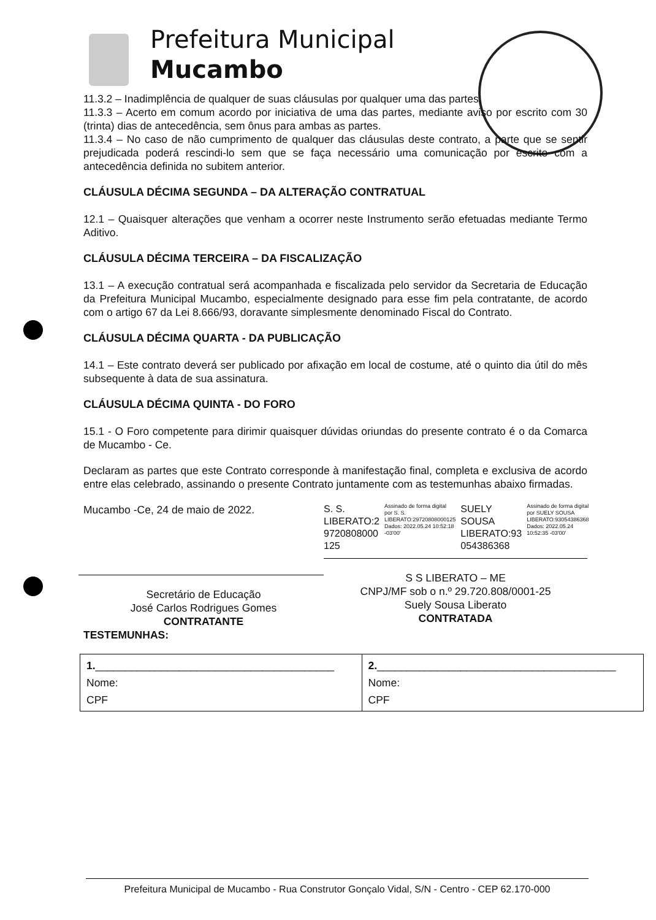Prefeitura Municipal
Mucambo
11.3.2 – Inadimplência de qualquer de suas cláusulas por qualquer uma das partes;
11.3.3 – Acerto em comum acordo por iniciativa de uma das partes, mediante aviso por escrito com 30 (trinta) dias de antecedência, sem ônus para ambas as partes.
11.3.4 – No caso de não cumprimento de qualquer das cláusulas deste contrato, a parte que se sentir prejudicada poderá rescindi-lo sem que se faça necessário uma comunicação por escrito com a antecedência definida no subitem anterior.
CLÁUSULA DÉCIMA SEGUNDA – DA ALTERAÇÃO CONTRATUAL
12.1 – Quaisquer alterações que venham a ocorrer neste Instrumento serão efetuadas mediante Termo Aditivo.
CLÁUSULA DÉCIMA TERCEIRA – DA FISCALIZAÇÃO
13.1 – A execução contratual será acompanhada e fiscalizada pelo servidor da Secretaria de Educação da Prefeitura Municipal Mucambo, especialmente designado para esse fim pela contratante, de acordo com o artigo 67 da Lei 8.666/93, doravante simplesmente denominado Fiscal do Contrato.
CLÁUSULA DÉCIMA QUARTA - DA PUBLICAÇÃO
14.1 – Este contrato deverá ser publicado por afixação em local de costume, até o quinto dia útil do mês subsequente à data de sua assinatura.
CLÁUSULA DÉCIMA QUINTA - DO FORO
15.1 - O Foro competente para dirimir quaisquer dúvidas oriundas do presente contrato é o da Comarca de Mucambo - Ce.
Declaram as partes que este Contrato corresponde à manifestação final, completa e exclusiva de acordo entre elas celebrado, assinando o presente Contrato juntamente com as testemunhas abaixo firmadas.
Mucambo -Ce, 24 de maio de 2022.
Secretário de Educação
José Carlos Rodrigues Gomes
CONTRATANTE
S. S.
LIBERATO:2
9720808000
125
Assinado de forma digital por S. S. LIBERATO:29720808000125 Dados: 2022.05.24 10:52:18 -03'00'
SUELY
SOUSA
LIBERATO:93
054386368
Assinado de forma digital por SUELY SOUSA LIBERATO:93054386368 Dados: 2022.05.24 10:52:35 -03'00'
S S LIBERATO – ME
CNPJ/MF sob o n.º 29.720.808/0001-25
Suely Sousa Liberato
CONTRATADA
TESTEMUNHAS:
| 1. ________________________________________ Nome: CPF | 2. ________________________________________ Nome: CPF |
Prefeitura Municipal de Mucambo - Rua Construtor Gonçalo Vidal, S/N - Centro - CEP 62.170-000